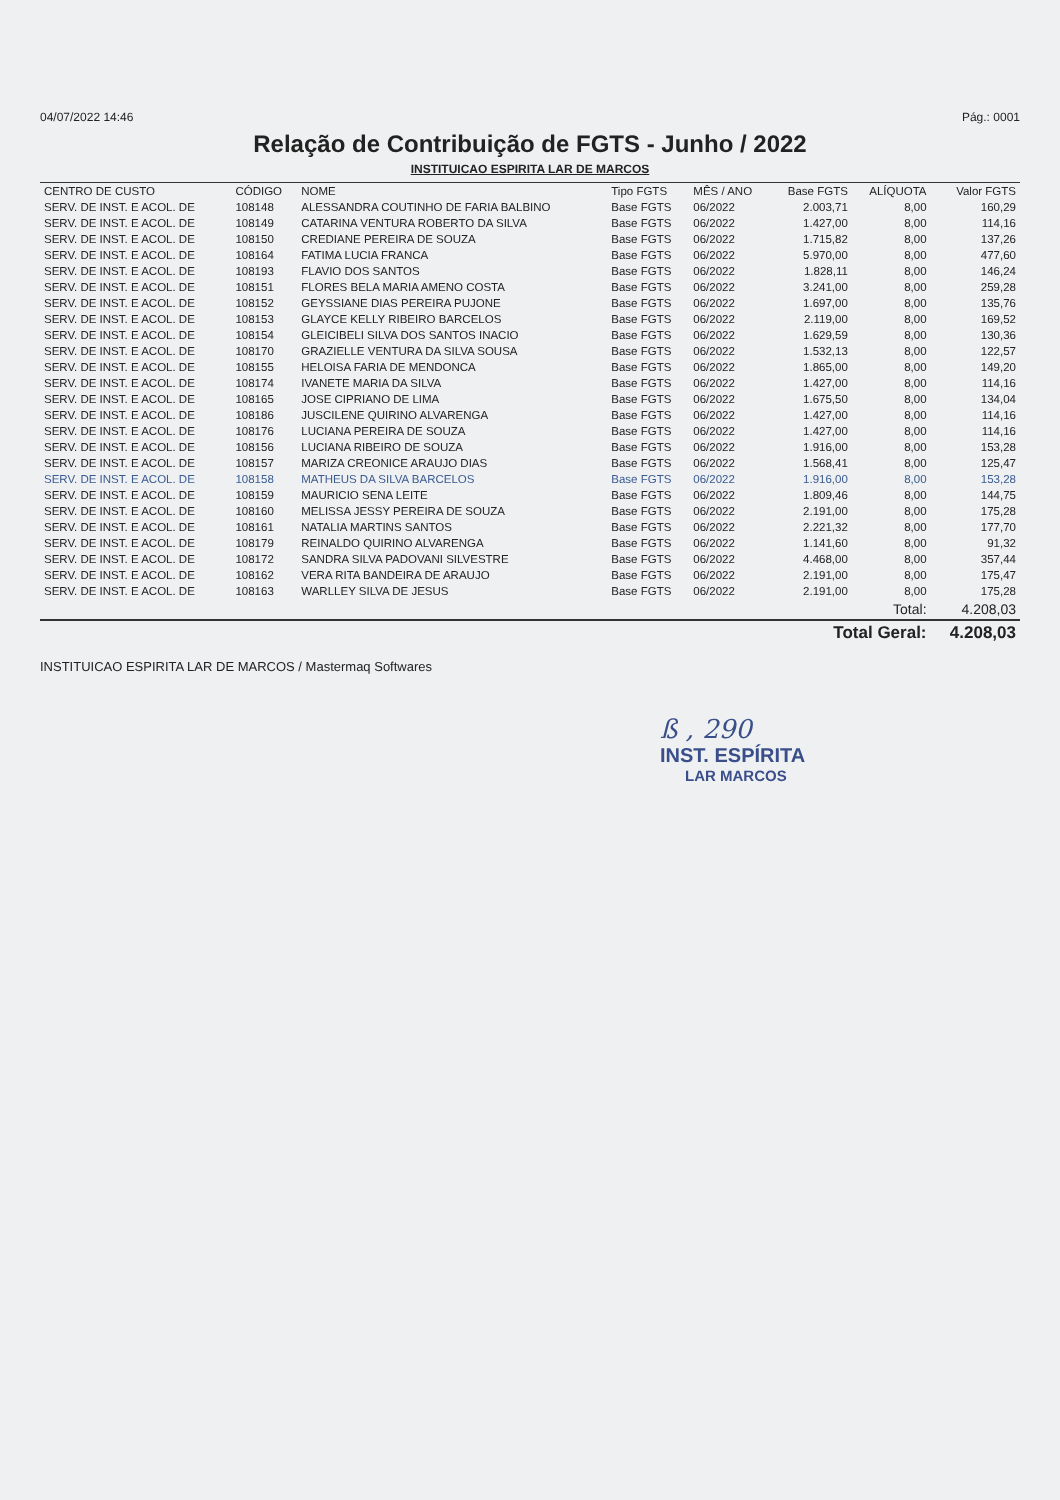04/07/2022 14:46 Pág.: 0001
Relação de Contribuição de FGTS - Junho / 2022
INSTITUICAO ESPIRITA LAR DE MARCOS
| CENTRO DE CUSTO | CÓDIGO | NOME | Tipo FGTS | MÊS / ANO | Base FGTS | ALÍQUOTA | Valor FGTS |
| --- | --- | --- | --- | --- | --- | --- | --- |
| SERV. DE INST. E ACOL. DE | 108148 | ALESSANDRA COUTINHO DE FARIA BALBINO | Base FGTS | 06/2022 | 2.003,71 | 8,00 | 160,29 |
| SERV. DE INST. E ACOL. DE | 108149 | CATARINA VENTURA ROBERTO DA SILVA | Base FGTS | 06/2022 | 1.427,00 | 8,00 | 114,16 |
| SERV. DE INST. E ACOL. DE | 108150 | CREDIANE PEREIRA DE SOUZA | Base FGTS | 06/2022 | 1.715,82 | 8,00 | 137,26 |
| SERV. DE INST. E ACOL. DE | 108164 | FATIMA LUCIA FRANCA | Base FGTS | 06/2022 | 5.970,00 | 8,00 | 477,60 |
| SERV. DE INST. E ACOL. DE | 108193 | FLAVIO DOS SANTOS | Base FGTS | 06/2022 | 1.828,11 | 8,00 | 146,24 |
| SERV. DE INST. E ACOL. DE | 108151 | FLORES BELA MARIA AMENO COSTA | Base FGTS | 06/2022 | 3.241,00 | 8,00 | 259,28 |
| SERV. DE INST. E ACOL. DE | 108152 | GEYSSIANE DIAS PEREIRA PUJONE | Base FGTS | 06/2022 | 1.697,00 | 8,00 | 135,76 |
| SERV. DE INST. E ACOL. DE | 108153 | GLAYCE KELLY RIBEIRO BARCELOS | Base FGTS | 06/2022 | 2.119,00 | 8,00 | 169,52 |
| SERV. DE INST. E ACOL. DE | 108154 | GLEICIBELI SILVA DOS SANTOS INACIO | Base FGTS | 06/2022 | 1.629,59 | 8,00 | 130,36 |
| SERV. DE INST. E ACOL. DE | 108170 | GRAZIELLE VENTURA DA SILVA SOUSA | Base FGTS | 06/2022 | 1.532,13 | 8,00 | 122,57 |
| SERV. DE INST. E ACOL. DE | 108155 | HELOISA FARIA DE MENDONCA | Base FGTS | 06/2022 | 1.865,00 | 8,00 | 149,20 |
| SERV. DE INST. E ACOL. DE | 108174 | IVANETE MARIA DA SILVA | Base FGTS | 06/2022 | 1.427,00 | 8,00 | 114,16 |
| SERV. DE INST. E ACOL. DE | 108165 | JOSE CIPRIANO DE LIMA | Base FGTS | 06/2022 | 1.675,50 | 8,00 | 134,04 |
| SERV. DE INST. E ACOL. DE | 108186 | JUSCILENE QUIRINO ALVARENGA | Base FGTS | 06/2022 | 1.427,00 | 8,00 | 114,16 |
| SERV. DE INST. E ACOL. DE | 108176 | LUCIANA PEREIRA DE SOUZA | Base FGTS | 06/2022 | 1.427,00 | 8,00 | 114,16 |
| SERV. DE INST. E ACOL. DE | 108156 | LUCIANA RIBEIRO DE SOUZA | Base FGTS | 06/2022 | 1.916,00 | 8,00 | 153,28 |
| SERV. DE INST. E ACOL. DE | 108157 | MARIZA CREONICE ARAUJO DIAS | Base FGTS | 06/2022 | 1.568,41 | 8,00 | 125,47 |
| SERV. DE INST. E ACOL. DE | 108158 | MATHEUS DA SILVA BARCELOS | Base FGTS | 06/2022 | 1.916,00 | 8,00 | 153,28 |
| SERV. DE INST. E ACOL. DE | 108159 | MAURICIO SENA LEITE | Base FGTS | 06/2022 | 1.809,46 | 8,00 | 144,75 |
| SERV. DE INST. E ACOL. DE | 108160 | MELISSA JESSY PEREIRA DE SOUZA | Base FGTS | 06/2022 | 2.191,00 | 8,00 | 175,28 |
| SERV. DE INST. E ACOL. DE | 108161 | NATALIA MARTINS SANTOS | Base FGTS | 06/2022 | 2.221,32 | 8,00 | 177,70 |
| SERV. DE INST. E ACOL. DE | 108179 | REINALDO QUIRINO ALVARENGA | Base FGTS | 06/2022 | 1.141,60 | 8,00 | 91,32 |
| SERV. DE INST. E ACOL. DE | 108172 | SANDRA SILVA PADOVANI SILVESTRE | Base FGTS | 06/2022 | 4.468,00 | 8,00 | 357,44 |
| SERV. DE INST. E ACOL. DE | 108162 | VERA RITA BANDEIRA DE ARAUJO | Base FGTS | 06/2022 | 2.191,00 | 8,00 | 175,47 |
| SERV. DE INST. E ACOL. DE | 108163 | WARLLEY SILVA DE JESUS | Base FGTS | 06/2022 | 2.191,00 | 8,00 | 175,28 |
| | | | | | | Total: | 4.208,03 |
| | | | | | Total Geral: | | 4.208,03 |
INSTITUICAO ESPIRITA LAR DE MARCOS / Mastermaq Softwares
ß , 290
INST. ESPÍRITA
LAR MARCOS